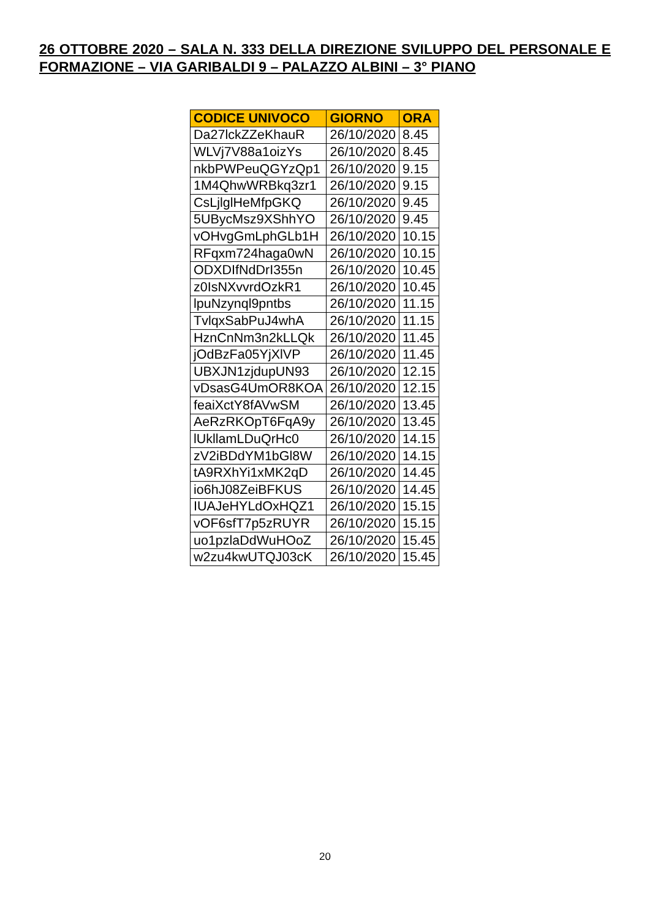26 OTTOBRE 2020 – SALA N. 333 DELLA DIREZIONE SVILUPPO DEL PERSONALE E FORMAZIONE – VIA GARIBALDI 9 – PALAZZO ALBINI – 3° PIANO
| CODICE UNIVOCO | GIORNO | ORA |
| --- | --- | --- |
| Da27lckZZeKhauR | 26/10/2020 | 8.45 |
| WLVj7V88a1oizYs | 26/10/2020 | 8.45 |
| nkbPWPeuQGYzQp1 | 26/10/2020 | 9.15 |
| 1M4QhwWRBkq3zr1 | 26/10/2020 | 9.15 |
| CsLjlglHeMfpGKQ | 26/10/2020 | 9.45 |
| 5UBycMsz9XShhYO | 26/10/2020 | 9.45 |
| vOHvgGmLphGLb1H | 26/10/2020 | 10.15 |
| RFqxm724haga0wN | 26/10/2020 | 10.15 |
| ODXDIfNdDrI355n | 26/10/2020 | 10.45 |
| z0IsNXvvrdOzkR1 | 26/10/2020 | 10.45 |
| lpuNzynql9pntbs | 26/10/2020 | 11.15 |
| TvlqxSabPuJ4whA | 26/10/2020 | 11.15 |
| HznCnNm3n2kLLQk | 26/10/2020 | 11.45 |
| jOdBzFa05YjXlVP | 26/10/2020 | 11.45 |
| UBXJN1zjdupUN93 | 26/10/2020 | 12.15 |
| vDsasG4UmOR8KOA | 26/10/2020 | 12.15 |
| feaiXctY8fAVwSM | 26/10/2020 | 13.45 |
| AeRzRKOpT6FqA9y | 26/10/2020 | 13.45 |
| lUkllamLDuQrHc0 | 26/10/2020 | 14.15 |
| zV2iBDdYM1bGl8W | 26/10/2020 | 14.15 |
| tA9RXhYi1xMK2qD | 26/10/2020 | 14.45 |
| io6hJ08ZeiBFKUS | 26/10/2020 | 14.45 |
| IUAJeHYLdOxHQZ1 | 26/10/2020 | 15.15 |
| vOF6sfT7p5zRUYR | 26/10/2020 | 15.15 |
| uo1pzlaDdWuHOoZ | 26/10/2020 | 15.45 |
| w2zu4kwUTQJ03cK | 26/10/2020 | 15.45 |
20